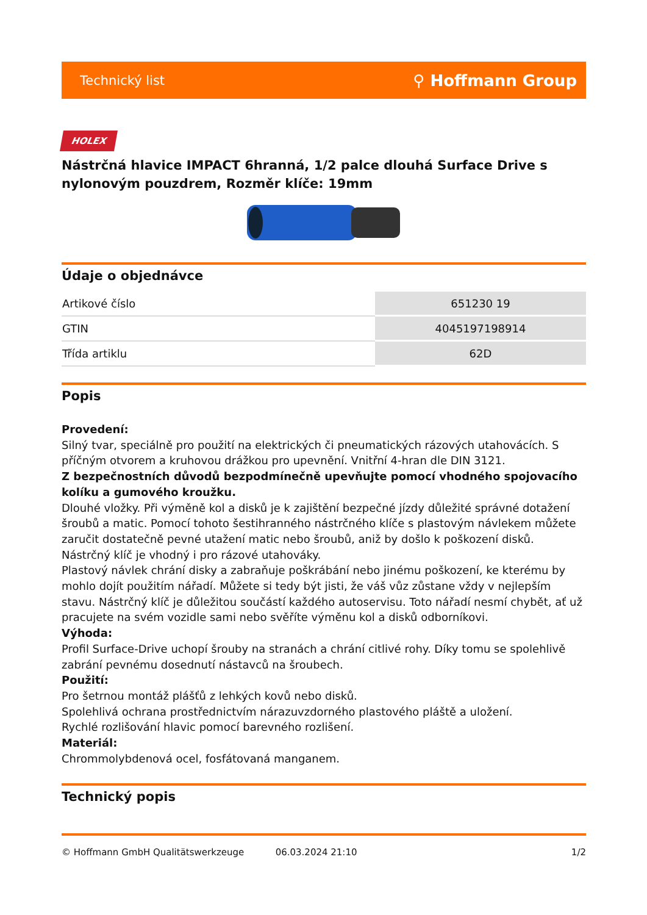Technický list ⚲ Hoffmann Group
HOLEX
Nástrčná hlavice IMPACT 6hranná, 1/2 palce dlouhá Surface Drive s nylonovým pouzdrem, Rozměr klíče: 19mm
Údaje o objednávce
| Artikové číslo | 651230 19 |
| GTIN | 4045197198914 |
| Třída artiklu | 62D |
Popis
Provedení:
Silný tvar, speciálně pro použití na elektrických či pneumatických rázových utahovácích. S příčným otvorem a kruhovou drážkou pro upevnění. Vnitřní 4-hran dle DIN 3121.
Z bezpečnostních důvodů bezpodmínečně upevňujte pomocí vhodného spojovacího kolíku a gumového kroužku.
Dlouhé vložky. Při výměně kol a disků je k zajištění bezpečné jízdy důležité správné dotažení šroubů a matic. Pomocí tohoto šestihranného nástrčného klíče s plastovým návlekem můžete zaručit dostatečně pevné utažení matic nebo šroubů, aniž by došlo k poškození disků. Nástrčný klíč je vhodný i pro rázové utahováky.
Plastový návlek chrání disky a zabraňuje poškrábání nebo jinému poškození, ke kterému by mohlo dojít použitím nářadí. Můžete si tedy být jisti, že váš vůz zůstane vždy v nejlepším stavu. Nástrčný klíč je důležitou součástí každého autoservisu. Toto nářadí nesmí chybět, ať už pracujete na svém vozidle sami nebo svěříte výměnu kol a disků odborníkovi.
Výhoda:
Profil Surface-Drive uchopí šrouby na stranách a chrání citlivé rohy. Díky tomu se spolehlivě zabrání pevnému dosednutí nástavců na šroubech.
Použití:
Pro šetrnou montáž plášťů z lehkých kovů nebo disků.
Spolehlivá ochrana prostřednictvím nárazuvzdorného plastového pláště a uložení.
Rychlé rozlišování hlavic pomocí barevného rozlišení.
Materiál:
Chrommolybdenová ocel, fosfátovaná manganem.
Technický popis
© Hoffmann GmbH Qualitätswerkzeuge 06.03.2024 21:10 1/2